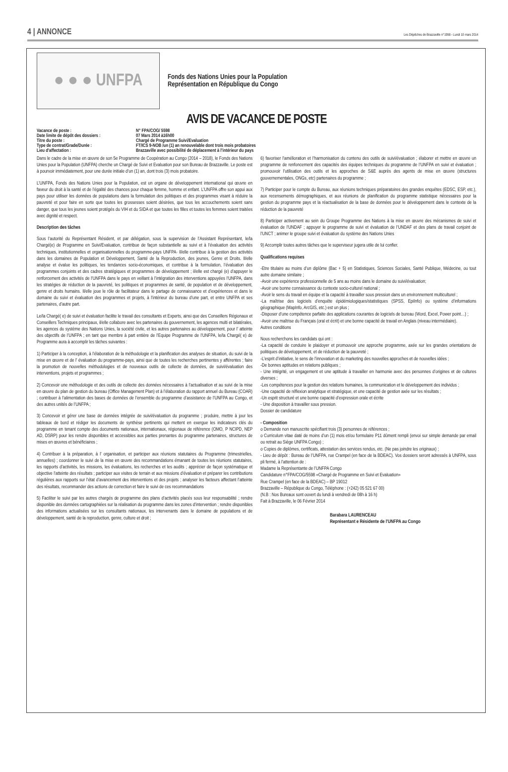4 | ANNONCE
Les Dépêches de Brazzaville n°1958 - Lundi 10 mars 2014
● ● ● UNFPA
Fonds des Nations Unies pour la Population
Représentation en République du Congo
AVIS DE VACANCE DE POSTE
Vacance de poste : N° FPA/COG/ 5598
Date limite de dépôt des dossiers : 07 Mars 2014 à16h00
Titre du poste : Chargé de Programme Suivi/Evaluation
Type de contrat/Grade/Durée : FT/ICS 9-NOB /un (1) an renouvelable dont trois mois probatoires
Lieu d’affectation : Brazzaville avec possibilité de déplacement à l’intérieur du pays
Dans le cadre de la mise en œuvre de son 5e Programme de Coopération au Congo (2014 – 2018), le Fonds des Nations Unies pour la Population (UNFPA) cherche un Chargé de Suivi et Evaluation pour son Bureau de Brazzaville. Le poste est à pourvoir immédiatement, pour une durée initiale d’un (1) an, dont trois (3) mois probatoire.
L’UNFPA, Fonds des Nations Unies pour la Population, est un organe de développement international qui œuvre en faveur du droit à la santé et de l’égalité des chances pour chaque femme, homme et enfant. L’UNFPA offre son appui aux pays pour utiliser les données de populations dans la formulation des politiques et des programmes visant à réduire la pauvreté et pour faire en sorte que toutes les grossesses soient désirées, que tous les accouchements soient sans danger, que tous les jeunes soient protégés du VIH et du SIDA et que toutes les filles et toutes les femmes soient traitées avec dignité et respect.
Description des tâches
Sous l‘autorité du Représentant Résident, et par délégation, sous la supervision de l’Assistant Représentant, le/la Chargé(e) de Programme en Suivi/Evaluation, contribue de façon substantielle au suivi et à l’évaluation des activités techniques, institutionnelles et organisationnelles du programme-pays UNFPA· Il/elle contribue à la gestion des activités dans les domaines de Population et Développement, Santé de la Reproduction, des jeunes, Genre et Droits. Il/elle analyse et évalue les politiques, les tendances socio-économiques, et contribue à la formulation, l’évaluation des programmes conjoints et des cadres stratégiques et programmes de développement ; il/elle est chargé (e) d’appuyer le renforcement des activités de l’UNFPA dans le pays en veillant à l’intégration des interventions appuyées l’UNFPA, dans les stratégies de réduction de la pauvreté, les politiques et programmes de santé, de population et de développement, genre et droits humains. Il/elle joue le rôle de facilitateur dans le partage de connaissance et d’expériences et dans le domaine du suivi et évaluation des programmes et projets, à l’intérieur du bureau d’une part, et entre UNFPA et ses partenaires, d’autre part.
Le/la Chargé( e) de suivi et évaluation facilite le travail des consultants et Experts, ainsi que des Conseillers Régionaux et Conseillers Techniques principaux, il/elle collabore avec les partenaires du gouvernement, les agences multi et bilatérales, les agences du système des Nations Unies, la société civile, et les autres partenaires au développement, pour l’ atteinte des objectifs de l’UNFPA ; en tant que membre à part entière de l’Equipe Programme de l’UNFPA, le/la Chargé( e) de Programme aura à accomplir les tâches suivantes :
1) Participer à la conception, à l’élaboration de la méthodologie et la planification des analyses de situation, du suivi de la mise en œuvre et de l’ évaluation du programme-pays, ainsi que de toutes les recherches pertinentes y afférentes ; faire la promotion de nouvelles méthodologies et de nouveaux outils de collecte de données, de suivi/évaluation des interventions, projets et programmes ;
2) Concevoir une méthodologie et des outils de collecte des données nécessaires à l’actualisation et au suivi de la mise en œuvre du plan de gestion du bureau (Office Management Plan) et à l’élaboration du rapport annuel du Bureau (COAR) ; contribuer à l’alimentation des bases de données de l’ensemble du programme d’assistance de l’UNFPA au Congo, et des autres unités de l’UNFPA ;
3) Concevoir et gérer une base de données intégrée de suivi/évaluation du programme ; produire, mettre à jour les tableaux de bord et rédiger les documents de synthèse pertinents qui mettent en exergue les indicateurs clés du programme en tenant compte des documents nationaux, internationaux, régionaux de référence (OMO, P NCIPD, NEP AD, DSRP) pour les rendre disponibles et accessibles aux parties prenantes du programme partenaires, structures de mises en œuvres et bénéficiaires ;
4) Contribuer à la préparation, à l’ organisation, et participer aux réunions statutaires du Programme (trimestrielles, annuelles) ; coordonner le suivi de la mise en œuvre des recommandations émanant de toutes les réunions statutaires, les rapports d’activités, les missions, les évaluations, les recherches et les audits ; apprécier de façon systématique et objective l’atteinte des résultats ; participer aux visites de terrain et aux missions d’évaluation et préparer les contributions régulières aux rapports sur l’état d’avancement des interventions et des projets ; analyser les facteurs affectant l’atteinte des résultats, recommander des actions de correction et faire le suivi de ces recommandations
5) Faciliter le suivi par les autres chargés de programme des plans d’activités placés sous leur responsabilité ; rendre disponible des données cartographiées sur la réalisation du programme dans les zones d’intervention ; rendre disponibles des informations actualisées sur les consultants nationaux, les intervenants dans le domaine de populations et de développement, santé de la reproduction, genre, culture et droit ;
6) favoriser l’amélioration et l’harmonisation du contenu des outils de suivi/évaluation ; élaborer et mettre en œuvre un programme de renfoncement des capacités des équipes techniques du programme de l’UNFPA en suivi et évaluation ; promouvoir l’utilisation des outils et les approches de S&E auprès des agents de mise en œuvre (structures gouvernementales, ONGs, etc) partenaires du programme ;
7) Participer pour le compte du Bureau, aux réunions techniques préparatoires des grandes enquêtes (EDSC, ESP, etc.), aux recensements démographiques, et aux réunions de planification du programme statistique nécessaires pour la gestion du programme pays et la réactualisation de la base de données pour le développement dans le contexte de la réduction de la pauvreté
8) Participer activement au sein du Groupe Programme des Nations à la mise en œuvre des mécanismes de suivi et évaluation de l’UNDAF ; appuyer le programme de suivi et évaluation de l’UNDAF et des plans de travail conjoint de l’UNCT ; animer le groupe suivi et évaluation du système des Nations Unies
9) Accomplir toutes autres tâches que le superviseur jugera utile de lui confier.
Qualifications requises
-Etre titulaire au moins d’un diplôme (Bac + 5) en Statistiques, Sciences Sociales, Santé Publique, Médecine, ou tout autre domaine similaire ;
-Avoir une expérience professionnelle de 5 ans au moins dans le domaine du suivi/évaluation;
-Avoir une bonne connaissance du contexte socio-culturel national ;
-Avoir le sens du travail en équipe et la capacité à travailler sous pression dans un environnement multiculturel ;
-La maîtrise des logiciels d’enquête épidémiologiques/statistiques (SPSS, EpiInfo) ou système d’informations géographique (MapInfo, ArcGIS, etc.) est un plus ;
-Disposer d’une compétence parfaite des applications courantes de logiciels de bureau (Word, Excel, Power point…) ;
-Avoir une maîtrise du Français (oral et écrit) et une bonne capacité de travail en Anglais (niveau intermédiaire).
Autres conditions
Nous recherchons les candidats qui ont :
-La capacité de conduire le plaidoyer et promouvoir une approche programme, axée sur les grandes orientations de politiques de développement, et de réduction de la pauvreté ;
-L’esprit d’initiative, le sens de l’innovation et du marketing des nouvelles approches et de nouvelles idées ;
-De bonnes aptitudes en relations publiques ;
- Une intégrité, un engagement et une aptitude à travailler en harmonie avec des personnes d’origines et de cultures diverses ;
-Les compétences pour la gestion des relations humaines, la communication et le développement des individus ;
-Une capacité de réflexion analytique et stratégique, et une capacité de gestion axée sur les résultats ;
-Un esprit structuré et une bonne capacité d’expression orale et écrite
- Une disposition à travailler sous pression.
Dossier de candidature
- Composition
o Demande non manuscrite spécifiant trois (3) personnes de références ;
o Curriculum vitae daté de moins d’un (1) mois et/ou formulaire P11 dûment rempli (envoi sur simple demande par email ou retrait au Siège UNFPA Congo) ;
o Copies de diplômes, certificats, attestation des services rendus, etc. (Ne pas joindre les originaux) ;
- Lieu de dépôt : Bureau de l’UNFPA, rue Crampel (en face de la BDEAC). Vos dossiers seront adressés à UNFPA, sous pli fermé, à l’attention de :
Madame la Représentante de l’UNFPA Congo
Candidature n°FPA/COG/5598 «Chargé de Programme en Suivi et Evaluation»
Rue Crampel (en face de la BDEAC) – BP 19012
Brazzaville – République du Congo, Téléphone : (+242) 05 521 67 00)
(N.B : Nos Bureaux sont ouvert du lundi à vendredi de 08h à 16 h)
Fait à Brazzaville, le 06 Février 2014
Barabara LAURENCEAU
Représentant e Résidente de l'UNFPA au Congo